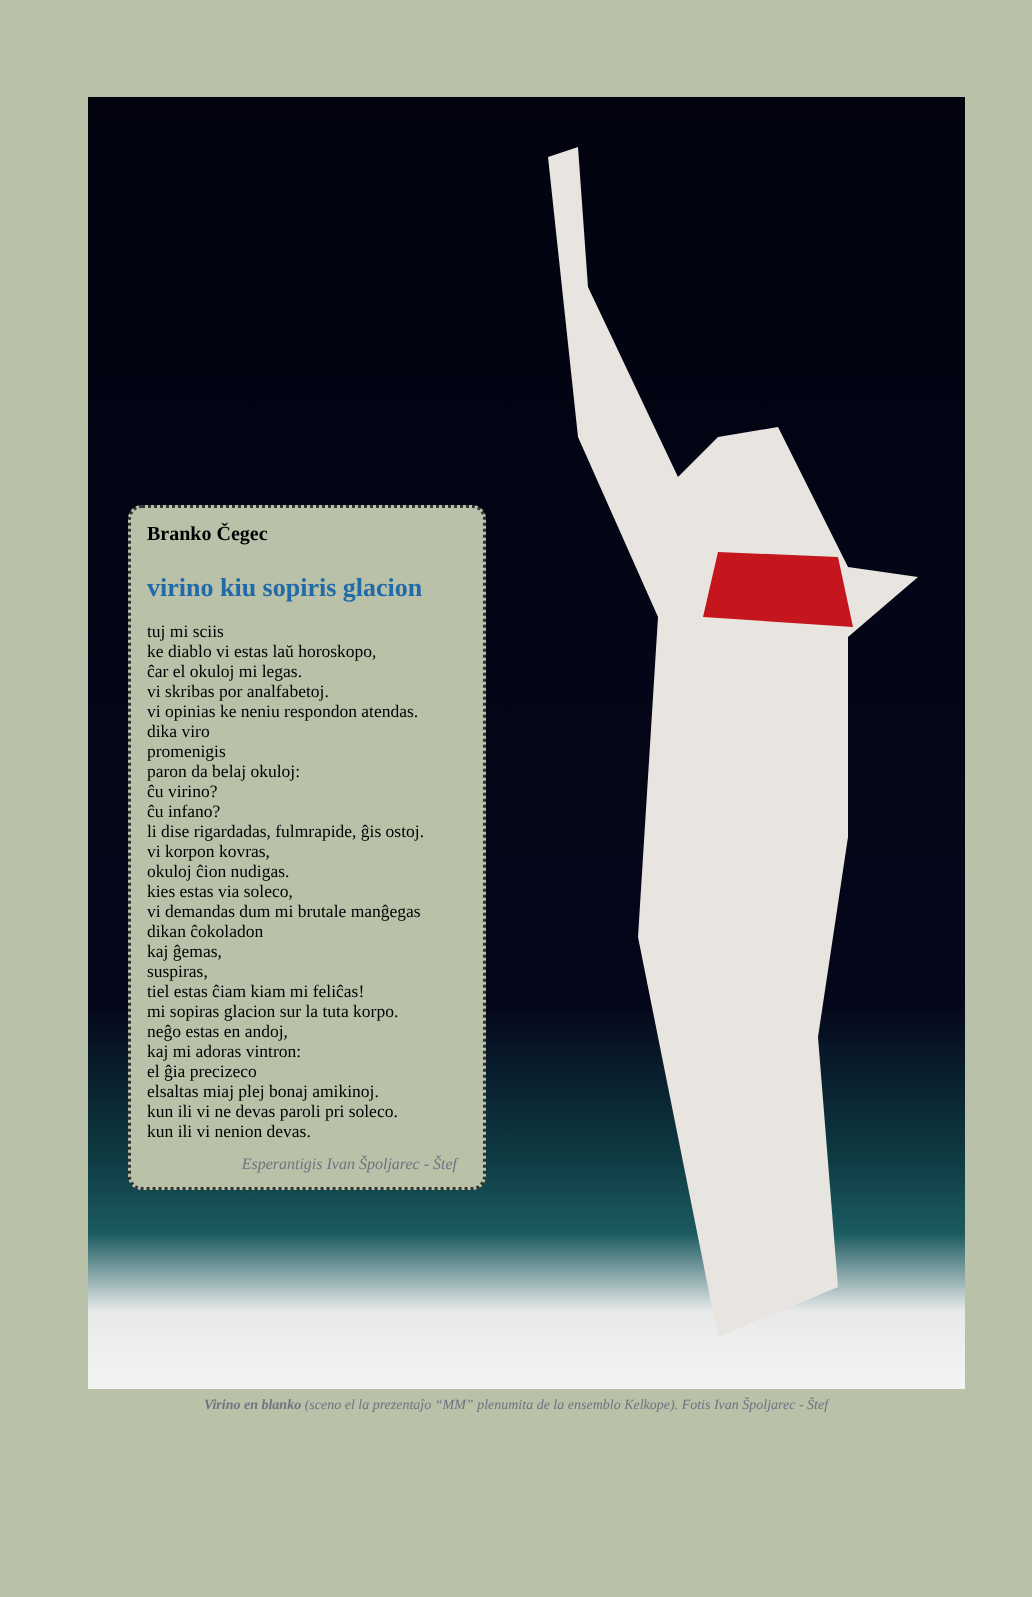Branko Čegec
virino kiu sopiris glacion
tuj mi sciis
ke diablo vi estas laŭ horoskopo,
ĉar el okuloj mi legas.
vi skribas por analfabetoj.
vi opinias ke neniu respondon atendas.
dika viro
promenigis
paron da belaj okuloj:
ĉu virino?
ĉu infano?
li dise rigardadas, fulmrapide, ĝis ostoj.
vi korpon kovras,
okuloj ĉion nudigas.
kies estas via soleco,
vi demandas dum mi brutale manĝegas
dikan ĉokoladon
kaj ĝemas,
suspiras,
tiel estas ĉiam kiam mi feliĉas!
mi sopiras glacion sur la tuta korpo.
neĝo estas en andoj,
kaj mi adoras vintron:
el ĝia precizeco
elsaltas miaj plej bonaj amikinoj.
kun ili vi ne devas paroli pri soleco.
kun ili vi nenion devas.
Esperantigis Ivan Špoljarec - Štef
Virino en blanko (sceno el la prezentaĵo “MM” plenumita de la ensemblo Kelkope). Fotis Ivan Špoljarec - Štef